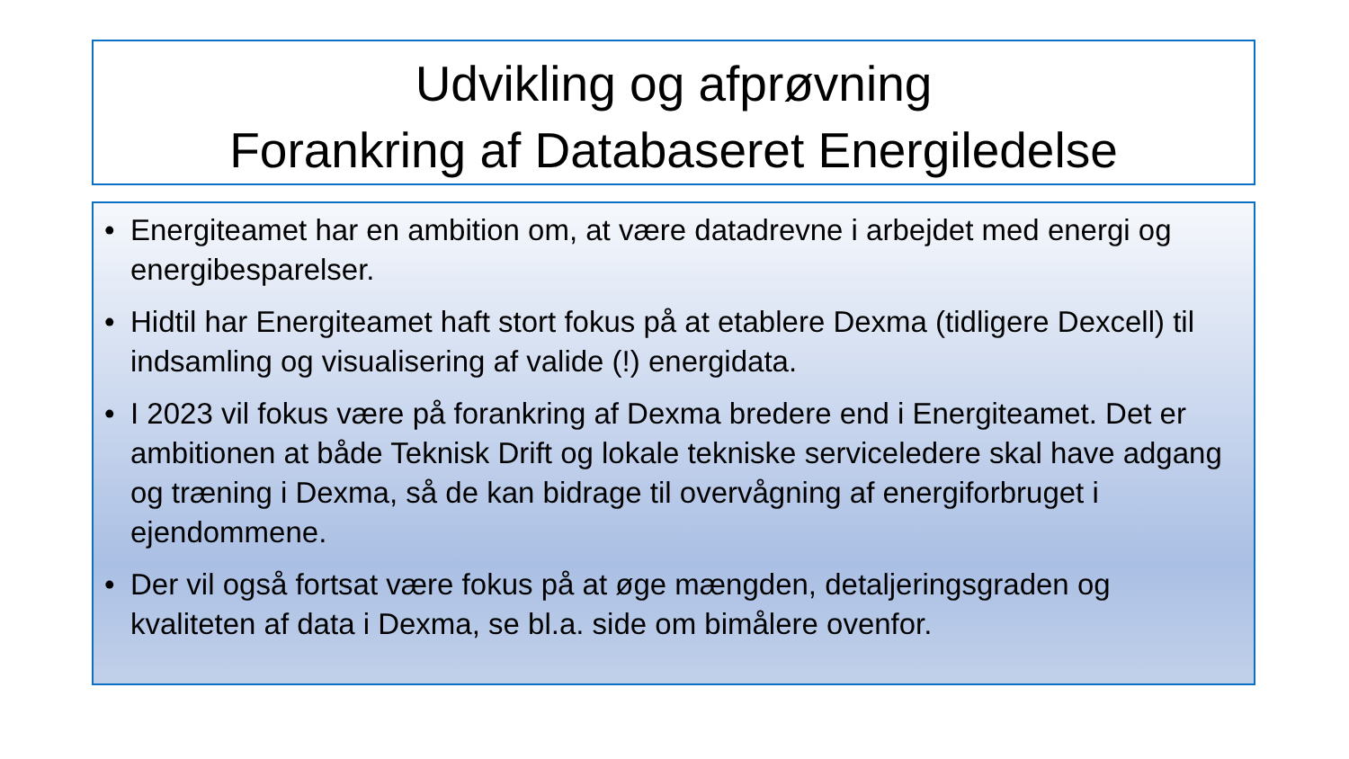Udvikling og afprøvning
Forankring af Databaseret Energiledelse
• Energiteamet har en ambition om, at være datadrevne i arbejdet med energi og energibesparelser.
• Hidtil har Energiteamet haft stort fokus på at etablere Dexma (tidligere Dexcell) til indsamling og visualisering af valide (!) energidata.
• I 2023 vil fokus være på forankring af Dexma bredere end i Energiteamet. Det er ambitionen at både Teknisk Drift og lokale tekniske serviceledere skal have adgang og træning i Dexma, så de kan bidrage til overvågning af energiforbruget i ejendommene.
• Der vil også fortsat være fokus på at øge mængden, detaljeringsgraden og kvaliteten af data i Dexma, se bl.a. side om bimålere ovenfor.